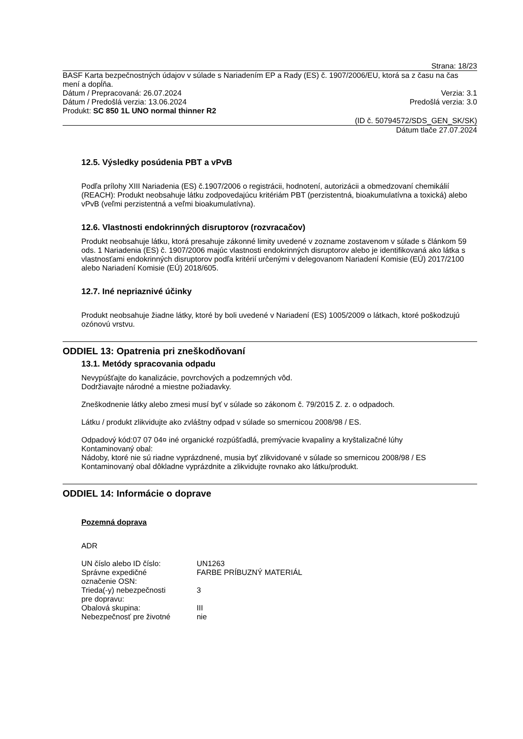Strana: 18/23
BASF Karta bezpečnostných údajov v súlade s Nariadením EP a Rady (ES) č. 1907/2006/EU, ktorá sa z času na čas mení a dopĺňa.
Dátum / Prepracovaná: 26.07.2024 Verzia: 3.1
Dátum / Predošlá verzia: 13.06.2024 Predošlá verzia: 3.0
Produkt: SC 850 1L UNO normal thinner R2
(ID č. 50794572/SDS_GEN_SK/SK)
Dátum tlače 27.07.2024
12.5. Výsledky posúdenia PBT a vPvB
Podľa prílohy XIII Nariadenia (ES) č.1907/2006 o registrácii, hodnotení, autorizácii a obmedzovaní chemikálií (REACH): Produkt neobsahuje látku zodpovedajúcu kritériám PBT (perzistentná, bioakumulatívna a toxická) alebo vPvB (veľmi perzistentná a veľmi bioakumulatívna).
12.6. Vlastnosti endokrinných disruptorov (rozvracačov)
Produkt neobsahuje látku, ktorá presahuje zákonné limity uvedené v zozname zostavenom v súlade s článkom 59 ods. 1 Nariadenia (ES) č. 1907/2006 majúc vlastnosti endokrinných disruptorov alebo je identifikovaná ako látka s vlastnosťami endokrinných disruptorov podľa kritérií určenými v delegovanom Nariadení Komisie (EÚ) 2017/2100 alebo Nariadení Komisie (EÚ) 2018/605.
12.7. Iné nepriaznivé účinky
Produkt neobsahuje žiadne látky, ktoré by boli uvedené v Nariadení (ES) 1005/2009 o látkach, ktoré poškodzujú ozónovú vrstvu.
ODDIEL 13: Opatrenia pri zneškodňovaní
13.1. Metódy spracovania odpadu
Nevypúšťajte do kanalizácie, povrchových a podzemných vôd.
Dodržiavajte národné a miestne požiadavky.
Zneškodnenie látky alebo zmesi musí byť v súlade so zákonom č. 79/2015 Z. z. o odpadoch.
Látku / produkt zlikvidujte ako zvláštny odpad v súlade so smernicou 2008/98 / ES.
Odpadový kód:07 07 04¤ iné organické rozpúšťadlá, premývacie kvapaliny a kryštalizačné lúhy
Kontaminovaný obal:
Nádoby, ktoré nie sú riadne vyprázdnené, musia byť zlikvidované v súlade so smernicou 2008/98 / ES
Kontaminovaný obal dôkladne vyprázdnite a zlikvidujte rovnako ako látku/produkt.
ODDIEL 14: Informácie o doprave
Pozemná doprava
ADR
| UN číslo alebo ID číslo: | UN1263 |
| Správne expedičné označenie OSN: | FARBE PRÍBUZNÝ MATERIÁL |
| Trieda(-y) nebezpečnosti pre dopravu: | 3 |
| Obalová skupina: | III |
| Nebezpečnosť pre životné | nie |